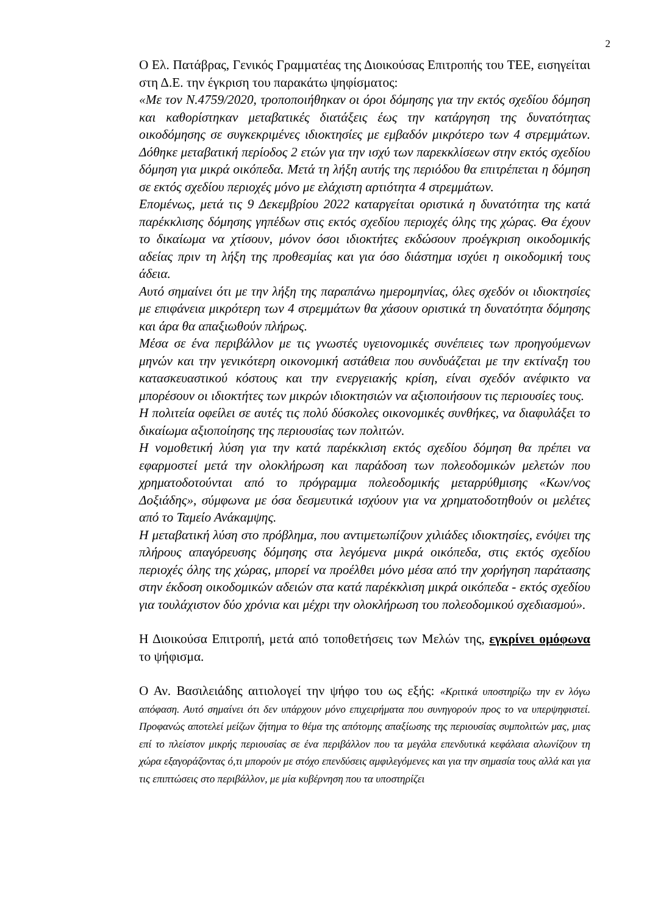2
Ο Ελ. Πατάβρας, Γενικός Γραμματέας της Διοικούσας Επιτροπής του ΤΕΕ, εισηγείται στη Δ.Ε. την έγκριση του παρακάτω ψηφίσματος:
«Με τον Ν.4759/2020, τροποποιήθηκαν οι όροι δόμησης για την εκτός σχεδίου δόμηση και καθορίστηκαν μεταβατικές διατάξεις έως την κατάργηση της δυνατότητας οικοδόμησης σε συγκεκριμένες ιδιοκτησίες με εμβαδόν μικρότερο των 4 στρεμμάτων. Δόθηκε μεταβατική περίοδος 2 ετών για την ισχύ των παρεκκλίσεων στην εκτός σχεδίου δόμηση για μικρά οικόπεδα. Μετά τη λήξη αυτής της περιόδου θα επιτρέπεται η δόμηση σε εκτός σχεδίου περιοχές μόνο με ελάχιστη αρτιότητα 4 στρεμμάτων.
Επομένως, μετά τις 9 Δεκεμβρίου 2022 καταργείται οριστικά η δυνατότητα της κατά παρέκκλισης δόμησης γηπέδων στις εκτός σχεδίου περιοχές όλης της χώρας. Θα έχουν το δικαίωμα να χτίσουν, μόνον όσοι ιδιοκτήτες εκδώσουν προέγκριση οικοδομικής αδείας πριν τη λήξη της προθεσμίας και για όσο διάστημα ισχύει η οικοδομική τους άδεια.
Αυτό σημαίνει ότι με την λήξη της παραπάνω ημερομηνίας, όλες σχεδόν οι ιδιοκτησίες με επιφάνεια μικρότερη των 4 στρεμμάτων θα χάσουν οριστικά τη δυνατότητα δόμησης και άρα θα απαξιωθούν πλήρως.
Μέσα σε ένα περιβάλλον με τις γνωστές υγειονομικές συνέπειες των προηγούμενων μηνών και την γενικότερη οικονομική αστάθεια που συνδυάζεται με την εκτίναξη του κατασκευαστικού κόστους και την ενεργειακής κρίση, είναι σχεδόν ανέφικτο να μπορέσουν οι ιδιοκτήτες των μικρών ιδιοκτησιών να αξιοποιήσουν τις περιουσίες τους.
Η πολιτεία οφείλει σε αυτές τις πολύ δύσκολες οικονομικές συνθήκες, να διαφυλάξει το δικαίωμα αξιοποίησης της περιουσίας των πολιτών.
Η νομοθετική λύση για την κατά παρέκκλιση εκτός σχεδίου δόμηση θα πρέπει να εφαρμοστεί μετά την ολοκλήρωση και παράδοση των πολεοδομικών μελετών που χρηματοδοτούνται από το πρόγραμμα πολεοδομικής μεταρρύθμισης «Κων/νος Δοξιάδης», σύμφωνα με όσα δεσμευτικά ισχύουν για να χρηματοδοτηθούν οι μελέτες από το Ταμείο Ανάκαμψης.
Η μεταβατική λύση στο πρόβλημα, που αντιμετωπίζουν χιλιάδες ιδιοκτησίες, ενόψει της πλήρους απαγόρευσης δόμησης στα λεγόμενα μικρά οικόπεδα, στις εκτός σχεδίου περιοχές όλης της χώρας, μπορεί να προέλθει μόνο μέσα από την χορήγηση παράτασης στην έκδοση οικοδομικών αδειών στα κατά παρέκκλιση μικρά οικόπεδα - εκτός σχεδίου για τουλάχιστον δύο χρόνια και μέχρι την ολοκλήρωση του πολεοδομικού σχεδιασμού».
Η Διοικούσα Επιτροπή, μετά από τοποθετήσεις των Μελών της, εγκρίνει ομόφωνα το ψήφισμα.
Ο Αν. Βασιλειάδης αιτιολογεί την ψήφο του ως εξής: «Κριτικά υποστηρίζω την εν λόγω απόφαση. Αυτό σημαίνει ότι δεν υπάρχουν μόνο επιχειρήματα που συνηγορούν προς το να υπερψηφιστεί. Προφανώς αποτελεί μείζων ζήτημα το θέμα της απότομης απαξίωσης της περιουσίας συμπολιτών μας, μιας επί το πλείστον μικρής περιουσίας σε ένα περιβάλλον που τα μεγάλα επενδυτικά κεφάλαια αλωνίζουν τη χώρα εξαγοράζοντας ό,τι μπορούν με στόχο επενδύσεις αμφιλεγόμενες και για την σημασία τους αλλά και για τις επιπτώσεις στο περιβάλλον, με μία κυβέρνηση που τα υποστηρίζει